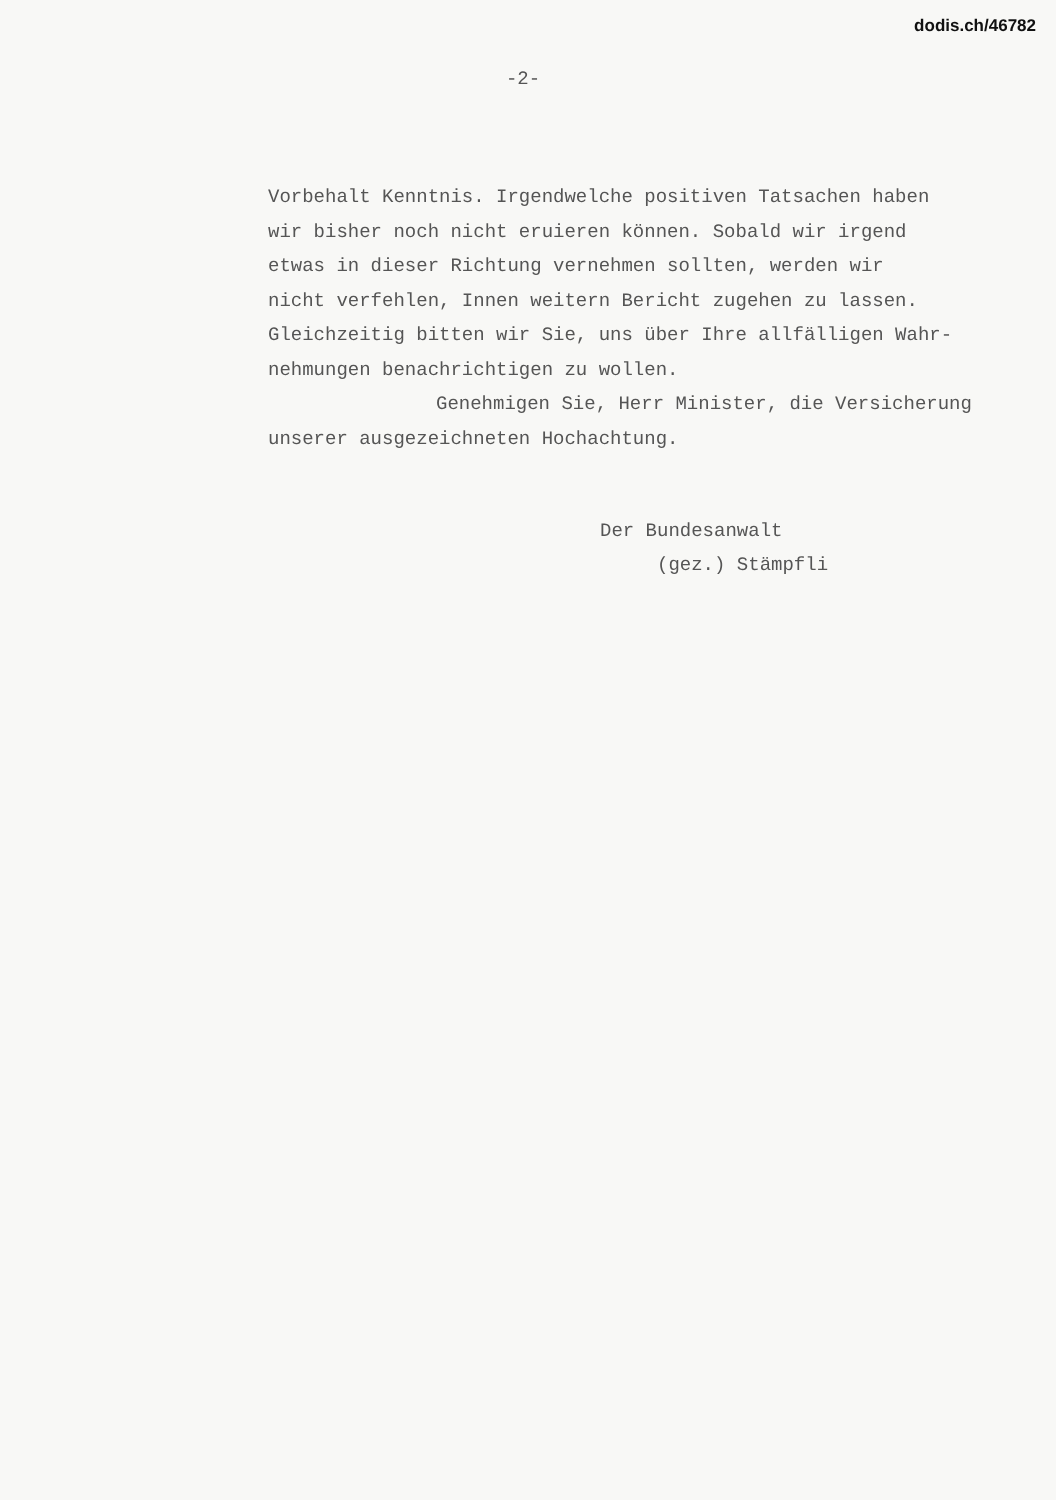dodis.ch/46782
-2-
Vorbehalt Kenntnis. Irgendwelche positiven Tatsachen haben
wir bisher noch nicht eruieren können. Sobald wir irgend
etwas in dieser Richtung vernehmen sollten, werden wir
nicht verfehlen, Innen weitern Bericht zugehen zu lassen.
Gleichzeitig bitten wir Sie, uns über Ihre allfälligen Wahr-
nehmungen benachrichtigen zu wollen.
Genehmigen Sie, Herr Minister, die Versicherung
unserer ausgezeichneten Hochachtung.
Der Bundesanwalt
(gez.) Stämpfli